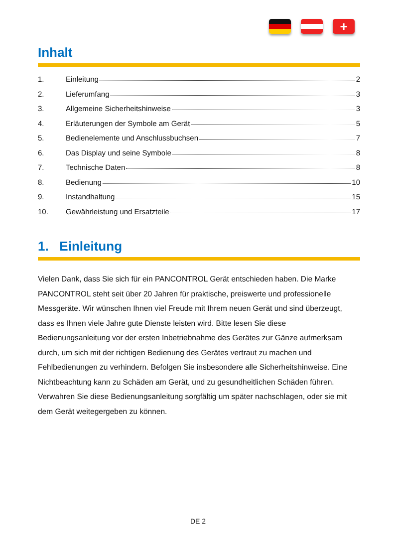+
Inhalt
1. Einleitung 2
2. Lieferumfang 3
3. Allgemeine Sicherheitshinweise 3
4. Erläuterungen der Symbole am Gerät 5
5. Bedienelemente und Anschlussbuchsen 7
6. Das Display und seine Symbole 8
7. Technische Daten 8
8. Bedienung 10
9. Instandhaltung 15
10. Gewährleistung und Ersatzteile 17
1. Einleitung
Vielen Dank, dass Sie sich für ein PANCONTROL Gerät entschieden haben. Die Marke PANCONTROL steht seit über 20 Jahren für praktische, preiswerte und professionelle Messgeräte. Wir wünschen Ihnen viel Freude mit Ihrem neuen Gerät und sind überzeugt, dass es Ihnen viele Jahre gute Dienste leisten wird. Bitte lesen Sie diese Bedienungsanleitung vor der ersten Inbetriebnahme des Gerätes zur Gänze aufmerksam durch, um sich mit der richtigen Bedienung des Gerätes vertraut zu machen und Fehlbedienungen zu verhindern. Befolgen Sie insbesondere alle Sicherheitshinweise. Eine Nichtbeachtung kann zu Schäden am Gerät, und zu gesundheitlichen Schäden führen.
Verwahren Sie diese Bedienungsanleitung sorgfältig um später nachschlagen, oder sie mit dem Gerät weitegergeben zu können.
DE 2